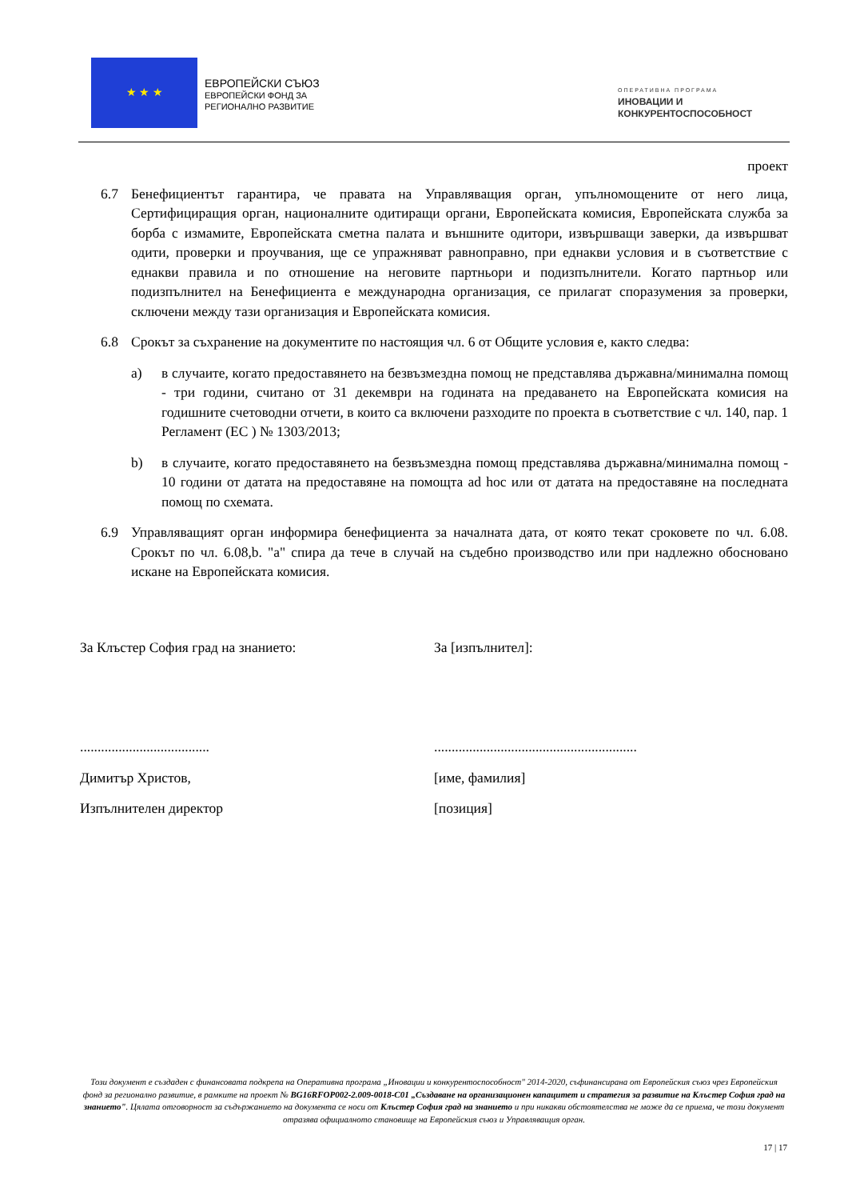★ ★ ★
ЕВРОПЕЙСКИ СЪЮЗ
ЕВРОПЕЙСКИ ФОНД ЗА
РЕГИОНАЛНО РАЗВИТИЕ
ОПЕРАТИВНА ПРОГРАМА
ИНОВАЦИИ И
КОНКУРЕНТОСПОСОБНОСТ
проект
6.7 Бенефициентът гарантира, че правата на Управляващия орган, упълномощените от него лица, Сертифициращия орган, националните одитиращи органи, Европейската комисия, Европейската служба за борба с измамите, Европейската сметна палата и външните одитори, извършващи заверки, да извършват одити, проверки и проучвания, ще се упражняват равноправно, при еднакви условия и в съответствие с еднакви правила и по отношение на неговите партньори и подизпълнители. Когато партньор или подизпълнител на Бенефициента е международна организация, се прилагат споразумения за проверки, сключени между тази организация и Европейската комисия.
6.8 Срокът за съхранение на документите по настоящия чл. 6 от Общите условия е, както следва:
a) в случаите, когато предоставянето на безвъзмездна помощ не представлява държавна/минимална помощ - три години, считано от 31 декември на годината на предаването на Европейската комисия на годишните счетоводни отчети, в които са включени разходите по проекта в съответствие с чл. 140, пар. 1 Регламент (ЕС ) № 1303/2013;
b) в случаите, когато предоставянето на безвъзмездна помощ представлява държавна/минимална помощ - 10 години от датата на предоставяне на помощта ad hoc или от датата на предоставяне на последната помощ по схемата.
6.9 Управляващият орган информира бенефициента за началната дата, от която текат сроковете по чл. 6.08. Срокът по чл. 6.08,b. "a" спира да тече в случай на съдебно производство или при надлежно обосновано искане на Европейската комисия.
За Клъстер София град на знанието:
.....................................
Димитър Христов,
Изпълнителен директор
За [изпълнител]:
..........................................................
[име, фамилия]
[позиция]
Този документ е създаден с финансовата подкрепа на Оперативна програма „Иновации и конкурентоспособност" 2014-2020, съфинансирана от Европейския съюз чрез Европейския фонд за регионално развитие, в рамките на проект № BG16RFOP002-2.009-0018-C01 „Създаване на организационен капацитет и стратегия за развитие на Клъстер София град на знанието". Цялата отговорност за съдържанието на документа се носи от Клъстер София град на знанието и при никакви обстоятелства не може да се приема, че този документ отразява официалното становище на Европейския съюз и Управляващия орган.
17 | 17